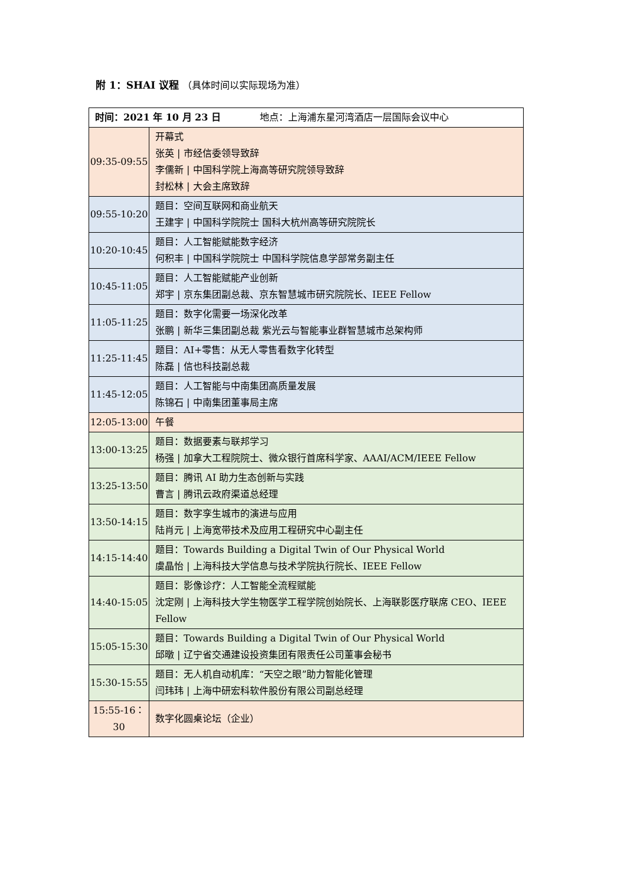附 1：SHAI 议程 （具体时间以实际现场为准）
| 时间：2021 年 10 月 23 日 地点：上海浦东星河湾酒店一层国际会议中心 | |
| --- | --- |
| 09:35-09:55 | 开幕式 张英 / 市经信委领导致辞 李儒新 / 中国科学院上海高等研究院领导致辞 封松林 / 大会主席致辞 |
| 09:55-10:20 | 题目：空间互联网和商业航天 王建宇 / 中国科学院院士 国科大杭州高等研究院院长 |
| 10:20-10:45 | 题目：人工智能赋能数字经济 何积丰 / 中国科学院院士 中国科学院信息学部常务副主任 |
| 10:45-11:05 | 题目：人工智能赋能产业创新 郑宇 / 京东集团副总裁、京东智慧城市研究院院长、IEEE Fellow |
| 11:05-11:25 | 题目：数字化需要一场深化改革 张鹏 / 新华三集团副总裁 紫光云与智能事业群智慧城市总架构师 |
| 11:25-11:45 | 题目：AI+零售：从无人零售看数字化转型 陈磊 / 信也科技副总裁 |
| 11:45-12:05 | 题目：人工智能与中南集团高质量发展 陈锦石 / 中南集团董事局主席 |
| 12:05-13:00 | 午餐 |
| 13:00-13:25 | 题目：数据要素与联邦学习 杨强 / 加拿大工程院院士、微众银行首席科学家、AAAI/ACM/IEEE Fellow |
| 13:25-13:50 | 题目：腾讯 AI 助力生态创新与实践 曹言 / 腾讯云政府渠道总经理 |
| 13:50-14:15 | 题目：数字孪生城市的演进与应用 陆肖元 / 上海宽带技术及应用工程研究中心副主任 |
| 14:15-14:40 | 题目：Towards Building a Digital Twin of Our Physical World 虞晶怡 / 上海科技大学信息与技术学院执行院长、IEEE Fellow |
| 14:40-15:05 | 题目：影像诊疗：人工智能全流程赋能 沈定刚 / 上海科技大学生物医学工程学院创始院长、上海联影医疗联席 CEO、IEEE Fellow |
| 15:05-15:30 | 题目：Towards Building a Digital Twin of Our Physical World 邱暾 / 辽宁省交通建设投资集团有限责任公司董事会秘书 |
| 15:30-15:55 | 题目：无人机自动机库：“天空之眼”助力智能化管理 闫玮玮 / 上海中研宏科软件股份有限公司副总经理 |
| 15:55-16：30 | 数字化圆桌论坛（企业） |